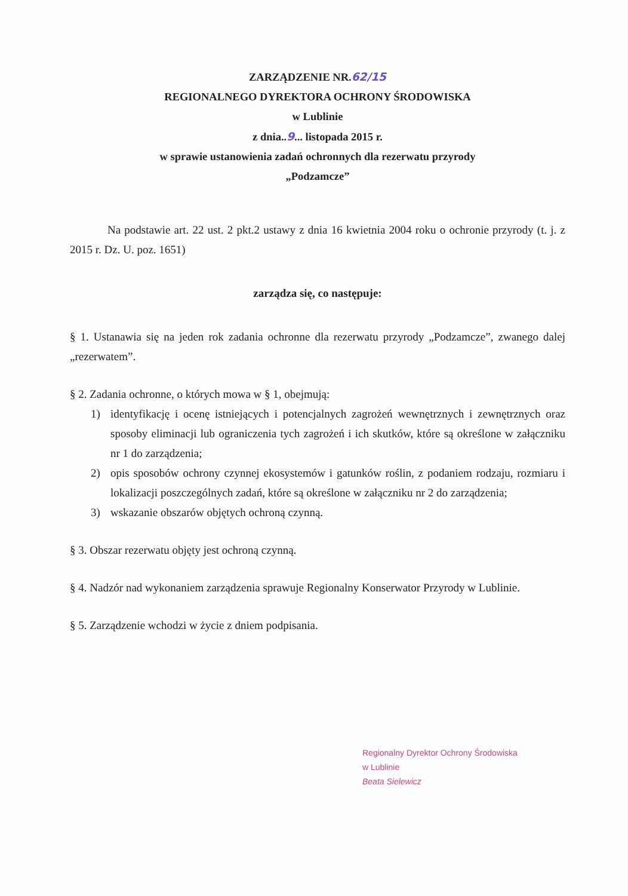ZARZĄDZENIE NR.62/15
REGIONALNEGO DYREKTORA OCHRONY ŚRODOWISKA
w Lublinie
z dnia..9... listopada 2015 r.
w sprawie ustanowienia zadań ochronnych dla rezerwatu przyrody
„Podzamcze”
Na podstawie art. 22 ust. 2 pkt.2 ustawy z dnia 16 kwietnia 2004 roku o ochronie przyrody (t. j. z 2015 r. Dz. U. poz. 1651)
zarządza się, co następuje:
§ 1. Ustanawia się na jeden rok zadania ochronne dla rezerwatu przyrody „Podzamcze”, zwanego dalej „rezerwatem”.
§ 2. Zadania ochronne, o których mowa w § 1, obejmują:
1) identyfikację i ocenę istniejących i potencjalnych zagrożeń wewnętrznych i zewnętrznych oraz sposoby eliminacji lub ograniczenia tych zagrożeń i ich skutków, które są określone w załączniku nr 1 do zarządzenia;
2) opis sposobów ochrony czynnej ekosystemów i gatunków roślin, z podaniem rodzaju, rozmiaru i lokalizacji poszczególnych zadań, które są określone w załączniku nr 2 do zarządzenia;
3) wskazanie obszarów objętych ochroną czynną.
§ 3. Obszar rezerwatu objęty jest ochroną czynną.
§ 4. Nadzór nad wykonaniem zarządzenia sprawuje Regionalny Konserwator Przyrody w Lublinie.
§ 5. Zarządzenie wchodzi w życie z dniem podpisania.
Regionalny Dyrektor Ochrony Środowiska
w Lublinie
Beata Sielewicz